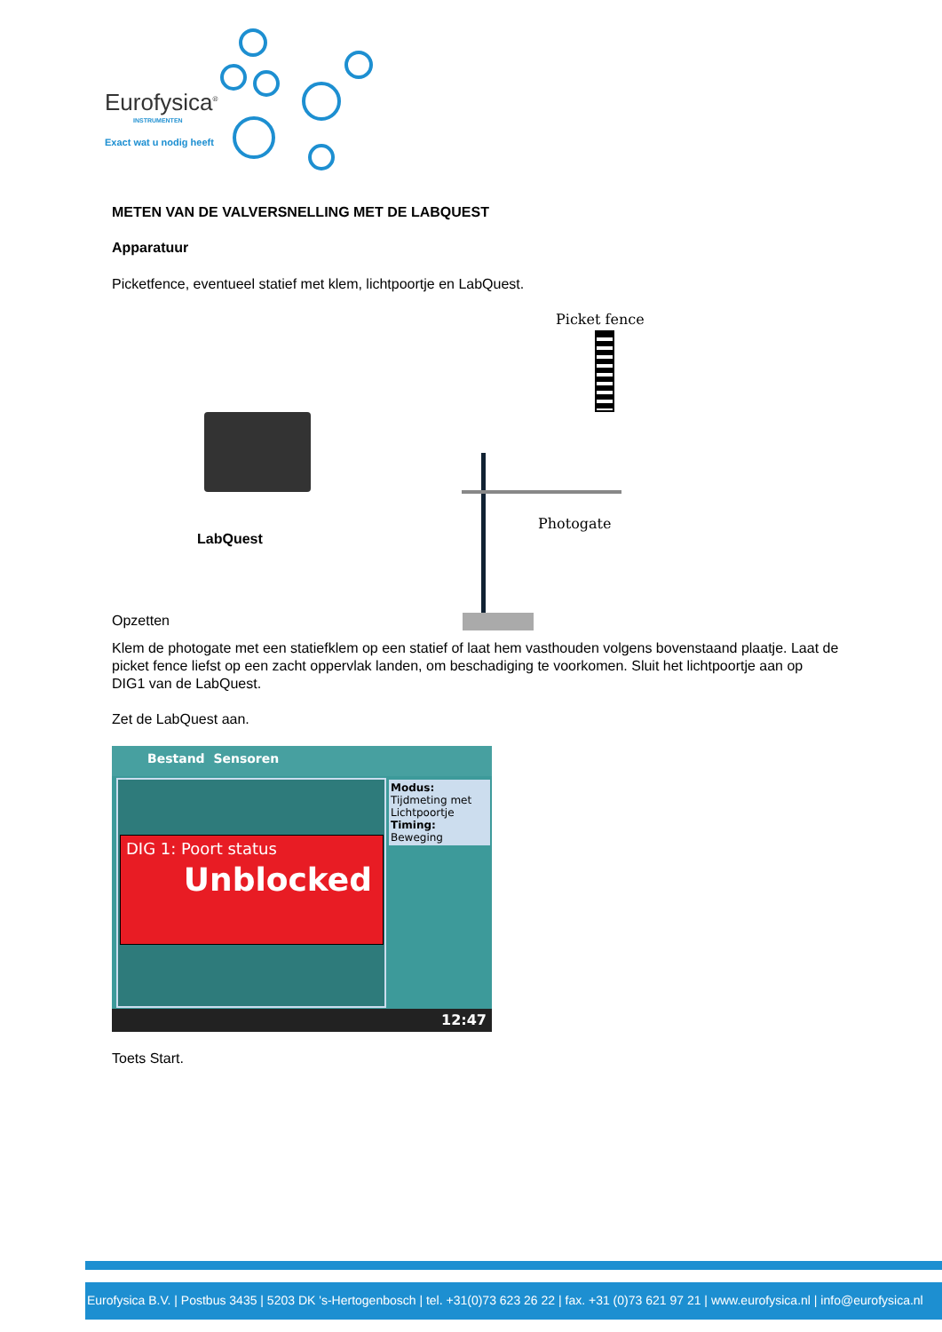Eurofysica<sup>®</sup>
INSTRUMENTEN
Exact wat u nodig heeft
METEN VAN DE VALVERSNELLING MET DE LABQUEST
Apparatuur
Picketfence, eventueel statief met klem, lichtpoortje en LabQuest.
Picket fence
Photogate
LabQuest
Opzetten
Klem de photogate met een statiefklem op een statief of laat hem vasthouden volgens bovenstaand plaatje. Laat de picket fence liefst op een zacht oppervlak landen, om beschadiging te voorkomen. Sluit het lichtpoortje aan op DIG1 van de LabQuest.
Zet de LabQuest aan.
Bestand Sensoren
DIG 1: Poort status
Unblocked
Modus:
Tijdmeting met Lichtpoortje
Timing:
Beweging
12:47
Toets Start.
Eurofysica B.V. | Postbus 3435 | 5203 DK 's-Hertogenbosch | tel. +31(0)73 623 26 22 | fax. +31 (0)73 621 97 21 | www.eurofysica.nl | info@eurofysica.nl